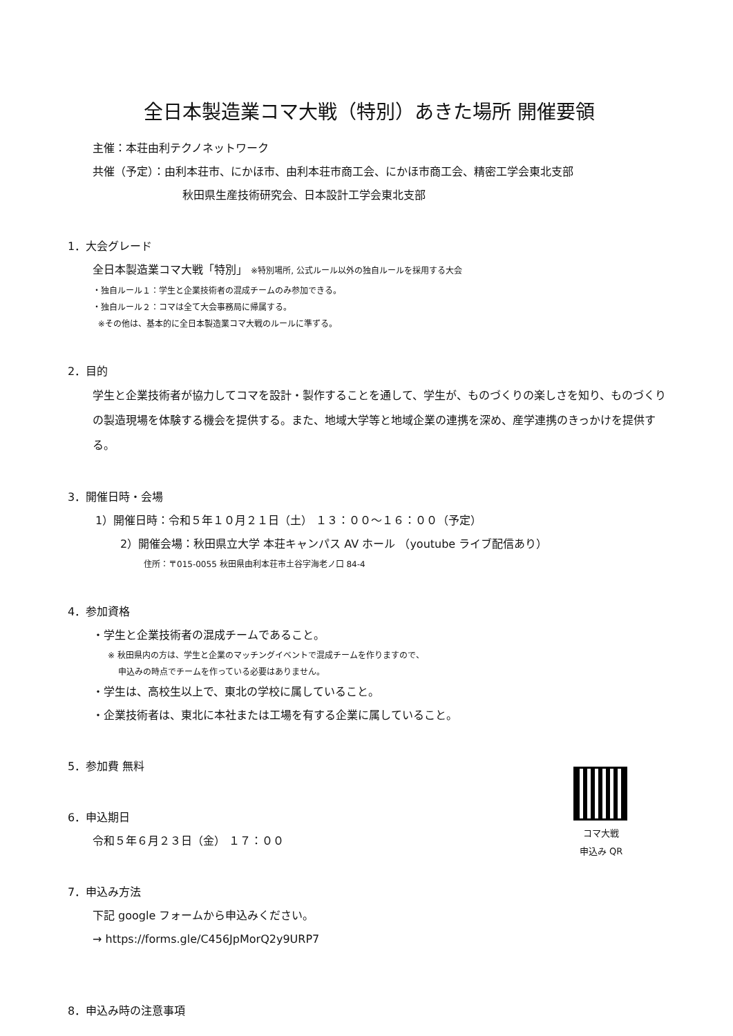全日本製造業コマ大戦（特別）あきた場所 開催要領
主催：本荘由利テクノネットワーク
共催（予定）：由利本荘市、にかほ市、由利本荘市商工会、にかほ市商工会、精密工学会東北支部
秋田県生産技術研究会、日本設計工学会東北支部
1．大会グレード
全日本製造業コマ大戦「特別」 ※特別場所, 公式ルール以外の独自ルールを採用する大会
・独自ルール１：学生と企業技術者の混成チームのみ参加できる。
・独自ルール２：コマは全て大会事務局に帰属する。
※その他は、基本的に全日本製造業コマ大戦のルールに準ずる。
2．目的
学生と企業技術者が協力してコマを設計・製作することを通して、学生が、ものづくりの楽しさを知り、ものづくりの製造現場を体験する機会を提供する。また、地域大学等と地域企業の連携を深め、産学連携のきっかけを提供する。
3．開催日時・会場
1）開催日時：令和５年１０月２１日（土） １３：００～１６：００（予定）
2）開催会場：秋田県立大学 本荘キャンパス AV ホール （youtube ライブ配信あり）
住所：〒015-0055 秋田県由利本荘市土谷字海老ノ口 84-4
4．参加資格
・学生と企業技術者の混成チームであること。
※ 秋田県内の方は、学生と企業のマッチングイベントで混成チームを作りますので、
申込みの時点でチームを作っている必要はありません。
・学生は、高校生以上で、東北の学校に属していること。
・企業技術者は、東北に本社または工場を有する企業に属していること。
5．参加費 無料
6．申込期日
令和５年６月２３日（金） １７：００
7．申込み方法
下記 google フォームから申込みください。
→ https://forms.gle/C456JpMorQ2y9URP7
8．申込み時の注意事項
コマ大戦
申込み QR